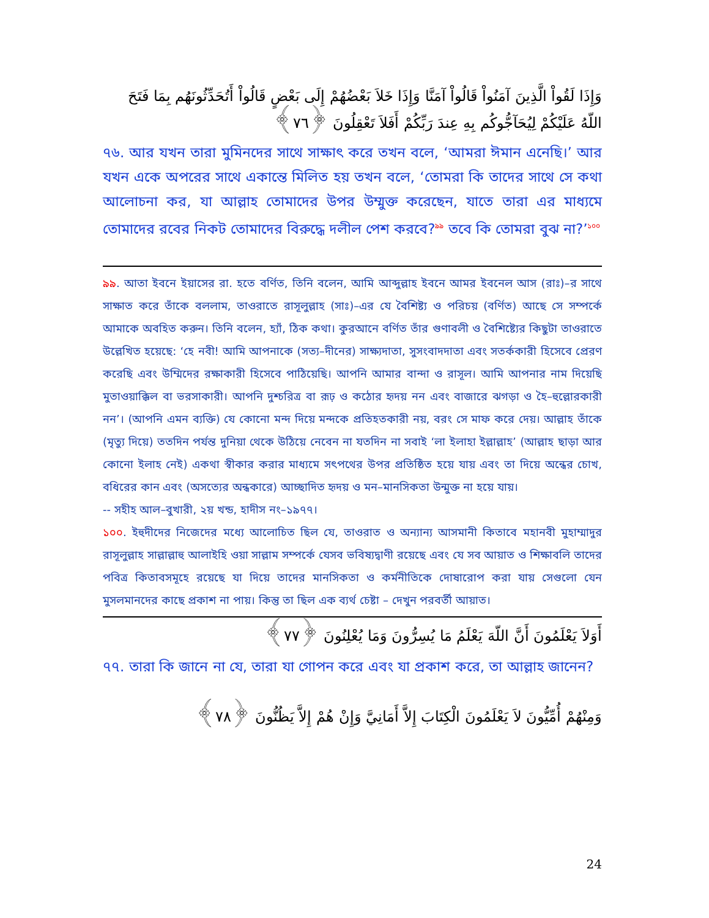وَإِذَا لَقُواْ الَّذِينَ آمَنُواْ قَالُواْ آمَنَّا وَإِذَا خَلاَ بَعْضُهُمْ إِلَى بَعْضٍ قَالُواْ أَتُحَدِّثُونَهُم بِمَا فَتَحَ اللّهُ عَلَيْكُمْ لِيُحَآجُّوكُم بِهِ عِندَ رَبِّكُمْ أَفَلاَ تَعْقِلُونَ ﴿٧٦﴾
৭৬. আর যখন তারা মুমিনদের সাথে সাক্ষাৎ করে তখন বলে, ‘আমরা ঈমান এনেছি।’ আর যখন একে অপরের সাথে একান্তে মিলিত হয় তখন বলে, ‘তোমরা কি তাদের সাথে সে কথা আলোচনা কর, যা আল্লাহ তোমাদের উপর উম্মুক্ত করেছেন, যাতে তারা এর মাধ্যমে তোমাদের রবের নিকট তোমাদের বিরুদ্ধে দলীল পেশ করবে?<sup>৯৯</sup> তবে কি তোমরা বুঝ না?’<sup>১০০</sup>
৯৯. আতা ইবনে ইয়াসের রা. হতে বর্ণিত, তিনি বলেন, আমি আব্দুল্লাহ ইবনে আমর ইবনেল আস (রাঃ)–র সাথে সাক্ষাত করে তাঁকে বললাম, তাওরাতে রাসূলুল্লাহ (সাঃ)–এর যে বৈশিষ্ট্য ও পরিচয় (বর্ণিত) আছে সে সম্পর্কে আমাকে অবহিত করুন। তিনি বলেন, হ্যাঁ, ঠিক কথা। কুরআনে বর্ণিত তাঁর গুণাবলী ও বৈশিষ্ট্যের কিছুটা তাওরাতে উল্লেখিত হয়েছে: ‘হে নবী! আমি আপনাকে (সত্য–দীনের) সাক্ষ্যদাতা, সুসংবাদদাতা এবং সতর্ককারী হিসেবে প্রেরণ করেছি এবং উম্মিদের রক্ষাকারী হিসেবে পাঠিয়েছি। আপনি আমার বান্দা ও রাসূল। আমি আপনার নাম দিয়েছি মুতাওয়াক্কিল বা ভরসাকারী। আপনি দুশ্চরিত্র বা রূঢ় ও কঠোর হৃদয় নন এবং বাজারে ঝগড়া ও হৈ–হুল্লোরকারী নন’। (আপনি এমন ব্যক্তি) যে কোনো মন্দ দিয়ে মন্দকে প্রতিহতকারী নয়, বরং সে মাফ করে দেয়। আল্লাহ তাঁকে (মৃত্যু দিয়ে) ততদিন পর্যন্ত দুনিয়া থেকে উঠিয়ে নেবেন না যতদিন না সবাই ‘লা ইলাহা ইল্লাল্লাহ’ (আল্লাহ ছাড়া আর কোনো ইলাহ নেই) একথা স্বীকার করার মাধ্যমে সৎপথের উপর প্রতিষ্ঠিত হয়ে যায় এবং তা দিয়ে অন্ধের চোখ, বধিরের কান এবং (অসত্যের অন্ধকারে) আচ্ছাদিত হৃদয় ও মন–মানসিকতা উন্মুক্ত না হয়ে যায়।
-- সহীহ আল–বুখারী, ২য় খন্ড, হাদীস নং–১৯৭৭।
১০০. ইহুদীদের নিজেদের মধ্যে আলোচিত ছিল যে, তাওরাত ও অন্যান্য আসমানী কিতাবে মহানবী মুহাম্মাদুর রাসূলুল্লাহ সাল্লাল্লাহু আলাইহি ওয়া সাল্লাম সম্পর্কে যেসব ভবিষ্যদ্বাণী রয়েছে এবং যে সব আয়াত ও শিক্ষাবলি তাদের পবিত্র কিতাবসমূহে রয়েছে যা দিয়ে তাদের মানসিকতা ও কর্মনীতিকে দোষারোপ করা যায় সেগুলো যেন মুসলমানদের কাছে প্রকাশ না পায়। কিন্তু তা ছিল এক ব্যর্থ চেষ্টা – দেখুন পরবর্তী আয়াত।
أَوَلاَ يَعْلَمُونَ أَنَّ اللّهَ يَعْلَمُ مَا يُسِرُّونَ وَمَا يُعْلِنُونَ ﴿٧٧﴾
৭৭. তারা কি জানে না যে, তারা যা গোপন করে এবং যা প্রকাশ করে, তা আল্লাহ জানেন?
وَمِنْهُمْ أُمِّيُّونَ لاَ يَعْلَمُونَ الْكِتَابَ إِلاَّ أَمَانِيَّ وَإِنْ هُمْ إِلاَّ يَظُنُّونَ ﴿٧٨﴾
24